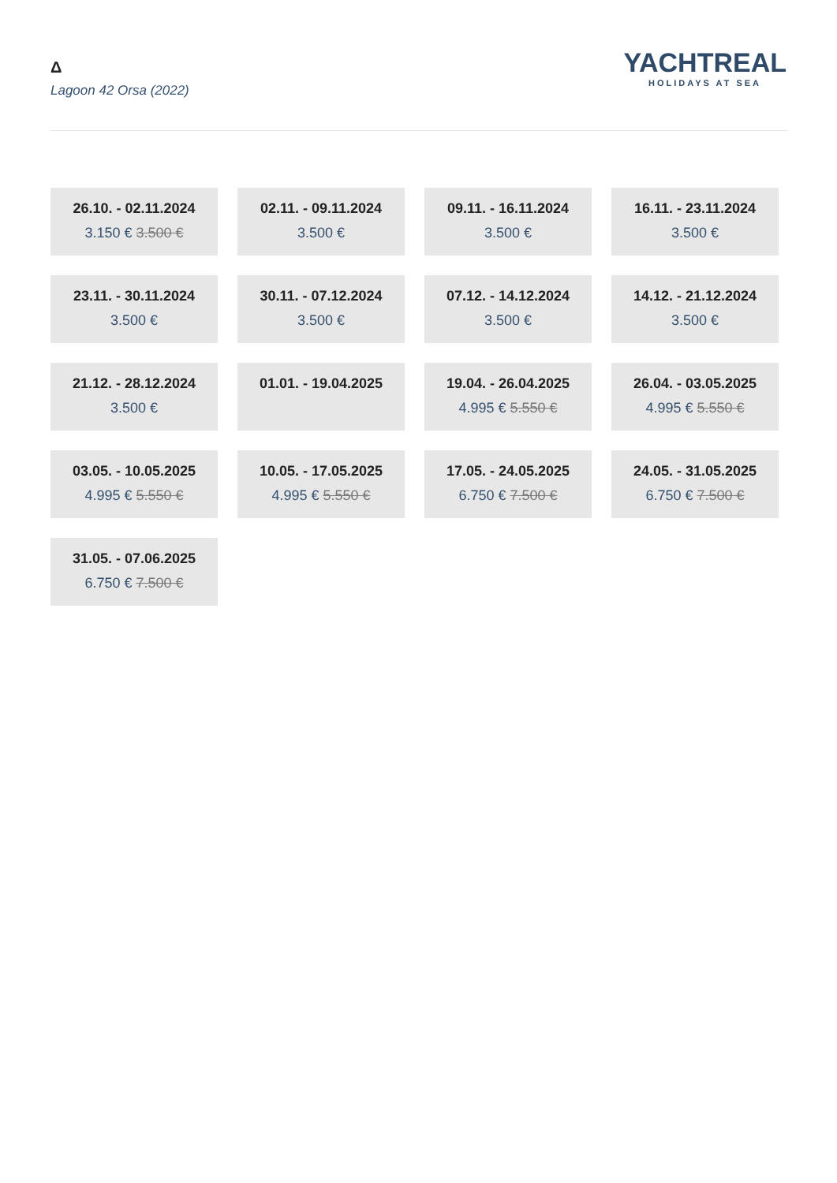Δ
Lagoon 42 Orsa (2022)
YACHTREAL
HOLIDAYS AT SEA
26.10. - 02.11.2024
3.150 € 3.500 €
02.11. - 09.11.2024
3.500 €
09.11. - 16.11.2024
3.500 €
16.11. - 23.11.2024
3.500 €
23.11. - 30.11.2024
3.500 €
30.11. - 07.12.2024
3.500 €
07.12. - 14.12.2024
3.500 €
14.12. - 21.12.2024
3.500 €
21.12. - 28.12.2024
3.500 €
01.01. - 19.04.2025
19.04. - 26.04.2025
4.995 € 5.550 €
26.04. - 03.05.2025
4.995 € 5.550 €
03.05. - 10.05.2025
4.995 € 5.550 €
10.05. - 17.05.2025
4.995 € 5.550 €
17.05. - 24.05.2025
6.750 € 7.500 €
24.05. - 31.05.2025
6.750 € 7.500 €
31.05. - 07.06.2025
6.750 € 7.500 €